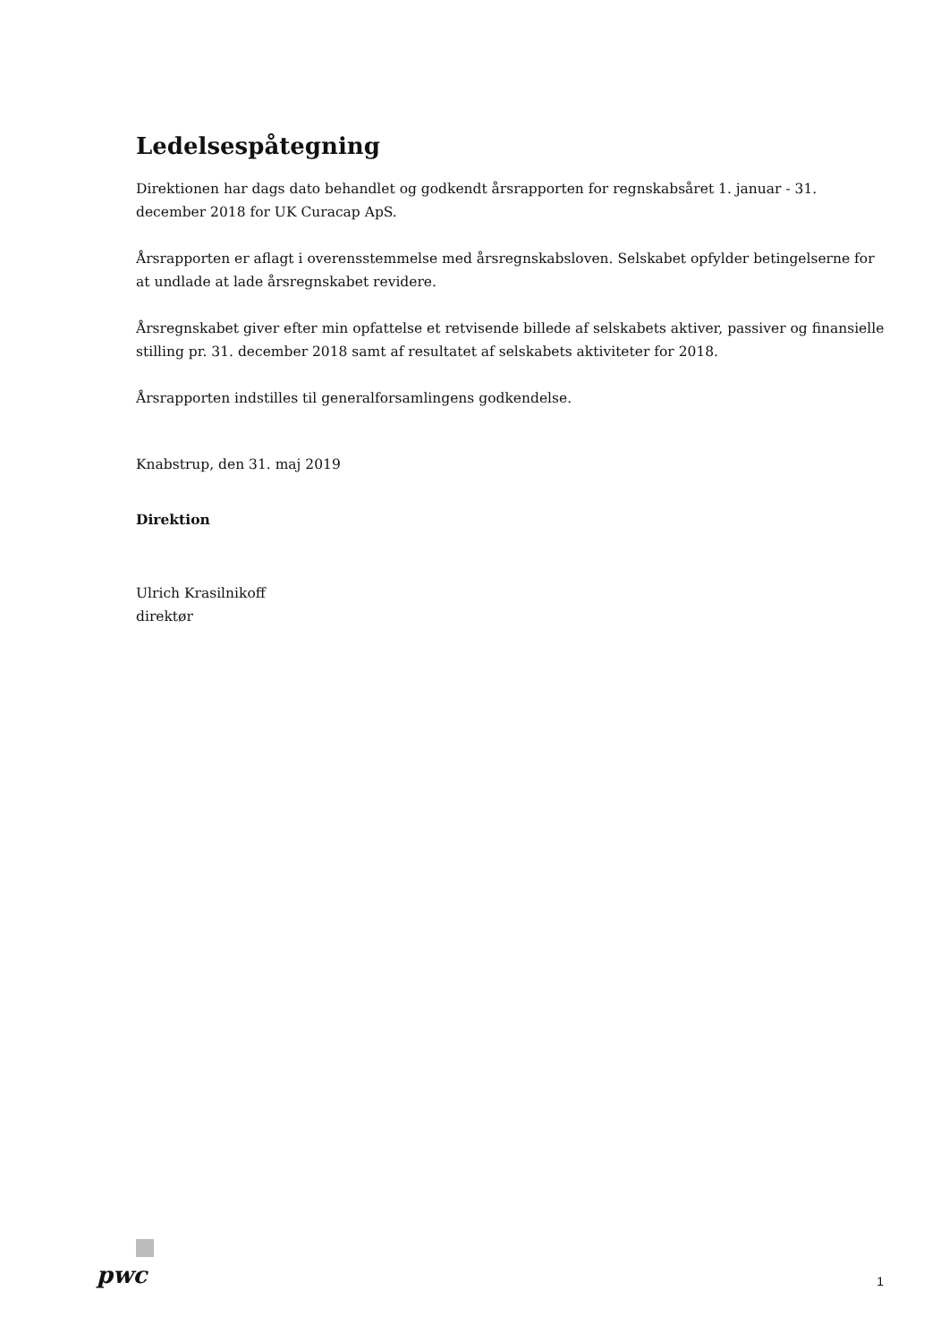Ledelsespåtegning
Direktionen har dags dato behandlet og godkendt årsrapporten for regnskabsåret 1. januar - 31. december 2018 for UK Curacap ApS.
Årsrapporten er aflagt i overensstemmelse med årsregnskabsloven. Selskabet opfylder betingelserne for at undlade at lade årsregnskabet revidere.
Årsregnskabet giver efter min opfattelse et retvisende billede af selskabets aktiver, passiver og finansielle stilling pr. 31. december 2018 samt af resultatet af selskabets aktiviteter for 2018.
Årsrapporten indstilles til generalforsamlingens godkendelse.
Knabstrup, den 31. maj 2019
Direktion
Ulrich Krasilnikoff
direktør
pwc 1